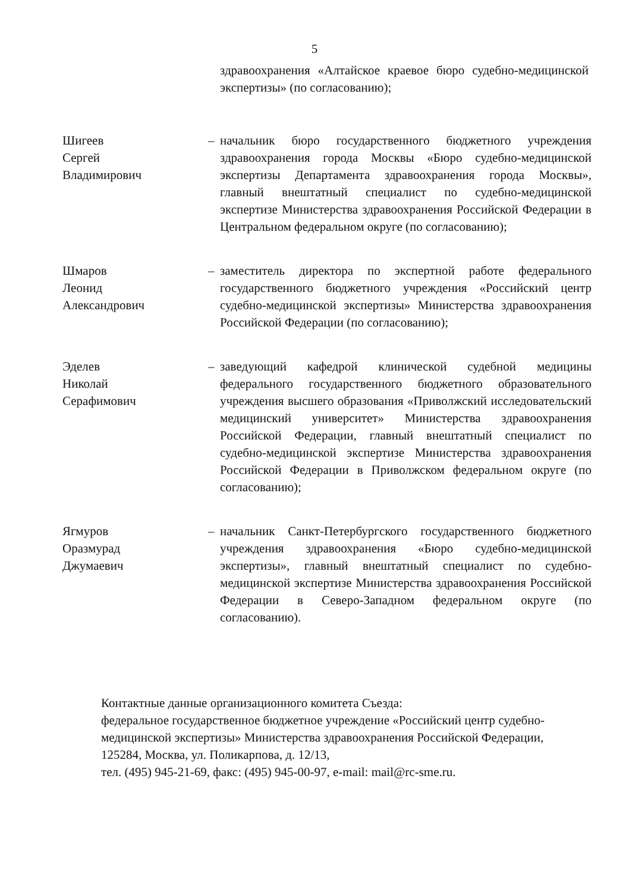5
здравоохранения «Алтайское краевое бюро судебно-медицинской экспертизы» (по согласованию);
Шигеев
Сергей
Владимирович
– начальник бюро государственного бюджетного учреждения здравоохранения города Москвы «Бюро судебно-медицинской экспертизы Департамента здравоохранения города Москвы», главный внештатный специалист по судебно-медицинской экспертизе Министерства здравоохранения Российской Федерации в Центральном федеральном округе (по согласованию);
Шмаров
Леонид
Александрович
– заместитель директора по экспертной работе федерального государственного бюджетного учреждения «Российский центр судебно-медицинской экспертизы» Министерства здравоохранения Российской Федерации (по согласованию);
Эделев
Николай
Серафимович
– заведующий кафедрой клинической судебной медицины федерального государственного бюджетного образовательного учреждения высшего образования «Приволжский исследовательский медицинский университет» Министерства здравоохранения Российской Федерации, главный внештатный специалист по судебно-медицинской экспертизе Министерства здравоохранения Российской Федерации в Приволжском федеральном округе (по согласованию);
Ягмуров
Оразмурад
Джумаевич
– начальник Санкт-Петербургского государственного бюджетного учреждения здравоохранения «Бюро судебно-медицинской экспертизы», главный внештатный специалист по судебно-медицинской экспертизе Министерства здравоохранения Российской Федерации в Северо-Западном федеральном округе (по согласованию).
Контактные данные организационного комитета Съезда:
федеральное государственное бюджетное учреждение «Российский центр судебно-медицинской экспертизы» Министерства здравоохранения Российской Федерации,
125284, Москва, ул. Поликарпова, д. 12/13,
тел. (495) 945-21-69, факс: (495) 945-00-97, e-mail: mail@rc-sme.ru.